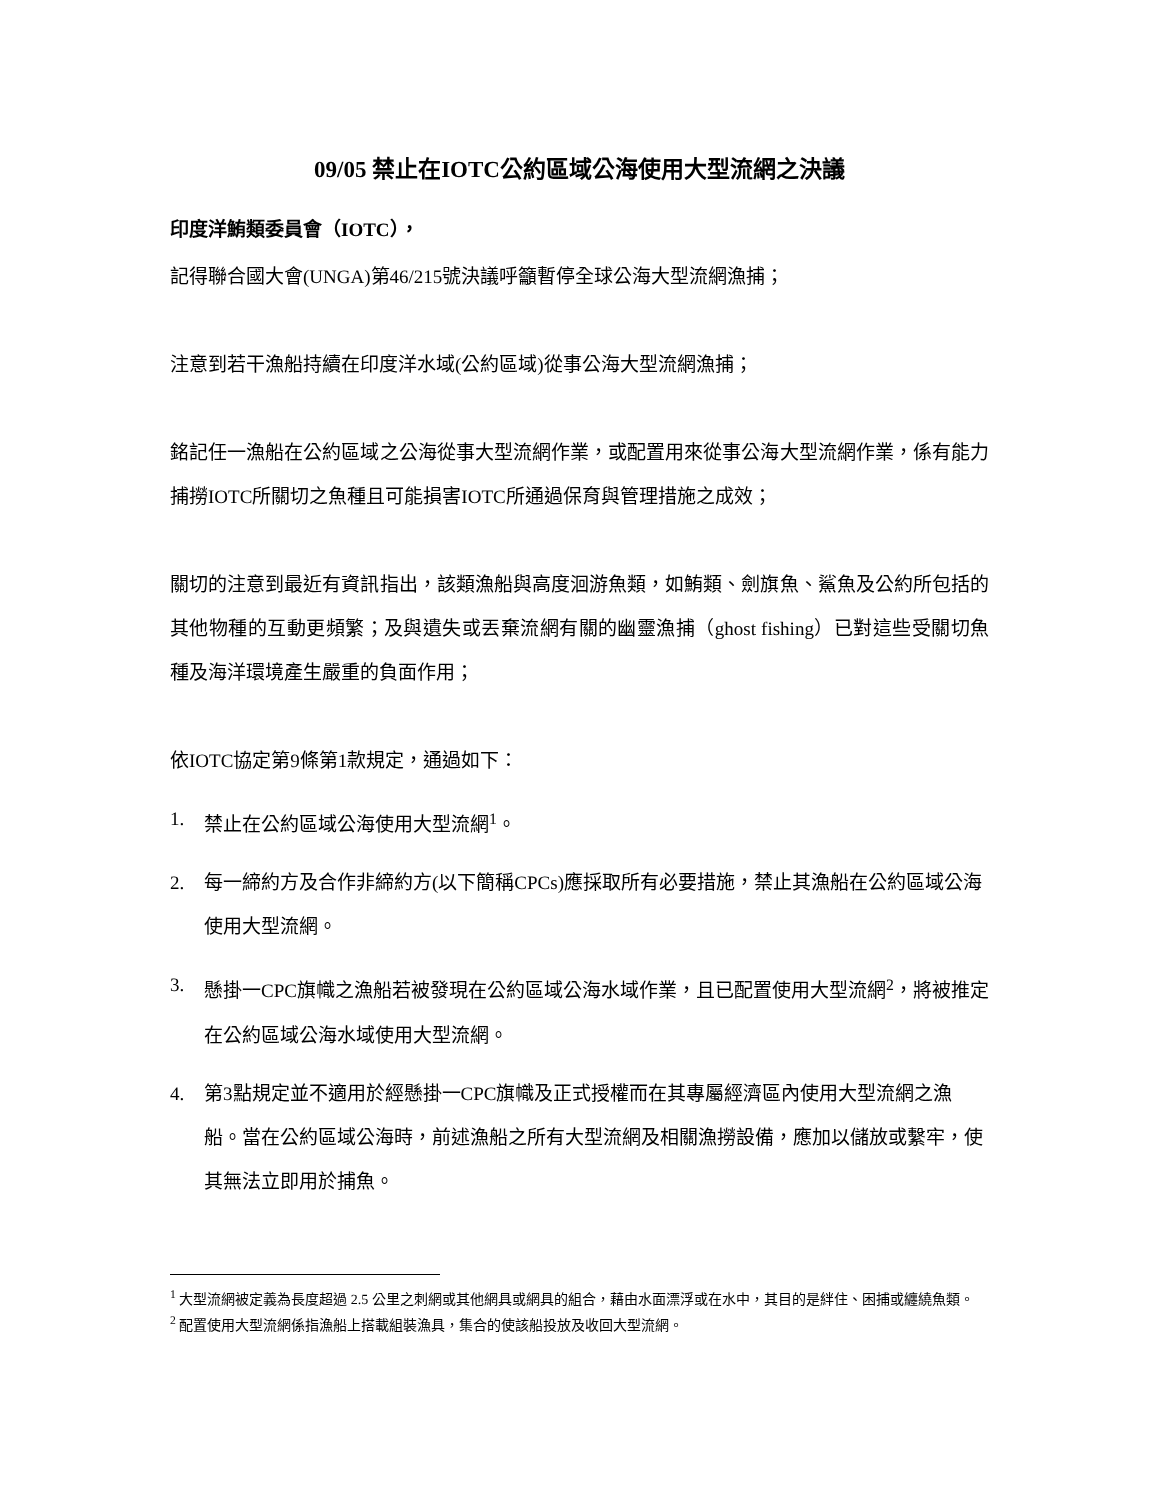09/05 禁止在IOTC公約區域公海使用大型流網之決議
印度洋鮪類委員會（IOTC），
記得聯合國大會(UNGA)第46/215號決議呼籲暫停全球公海大型流網漁捕；
注意到若干漁船持續在印度洋水域(公約區域)從事公海大型流網漁捕；
銘記任一漁船在公約區域之公海從事大型流網作業，或配置用來從事公海大型流網作業，係有能力捕撈IOTC所關切之魚種且可能損害IOTC所通過保育與管理措施之成效；
關切的注意到最近有資訊指出，該類漁船與高度洄游魚類，如鮪類、劍旗魚、鯊魚及公約所包括的其他物種的互動更頻繁；及與遺失或丟棄流網有關的幽靈漁捕（ghost fishing）已對這些受關切魚種及海洋環境產生嚴重的負面作用；
依IOTC協定第9條第1款規定，通過如下：
1. 禁止在公約區域公海使用大型流網<sup>1</sup>。
2. 每一締約方及合作非締約方(以下簡稱CPCs)應採取所有必要措施，禁止其漁船在公約區域公海使用大型流網。
3. 懸掛一CPC旗幟之漁船若被發現在公約區域公海水域作業，且已配置使用大型流網<sup>2</sup>，將被推定在公約區域公海水域使用大型流網。
4. 第3點規定並不適用於經懸掛一CPC旗幟及正式授權而在其專屬經濟區內使用大型流網之漁船。當在公約區域公海時，前述漁船之所有大型流網及相關漁撈設備，應加以儲放或繫牢，使其無法立即用於捕魚。
<sup>1</sup> 大型流網被定義為長度超過 2.5 公里之刺網或其他網具或網具的組合，藉由水面漂浮或在水中，其目的是絆住、困捕或纏繞魚類。
<sup>2</sup> 配置使用大型流網係指漁船上搭載組裝漁具，集合的使該船投放及收回大型流網。